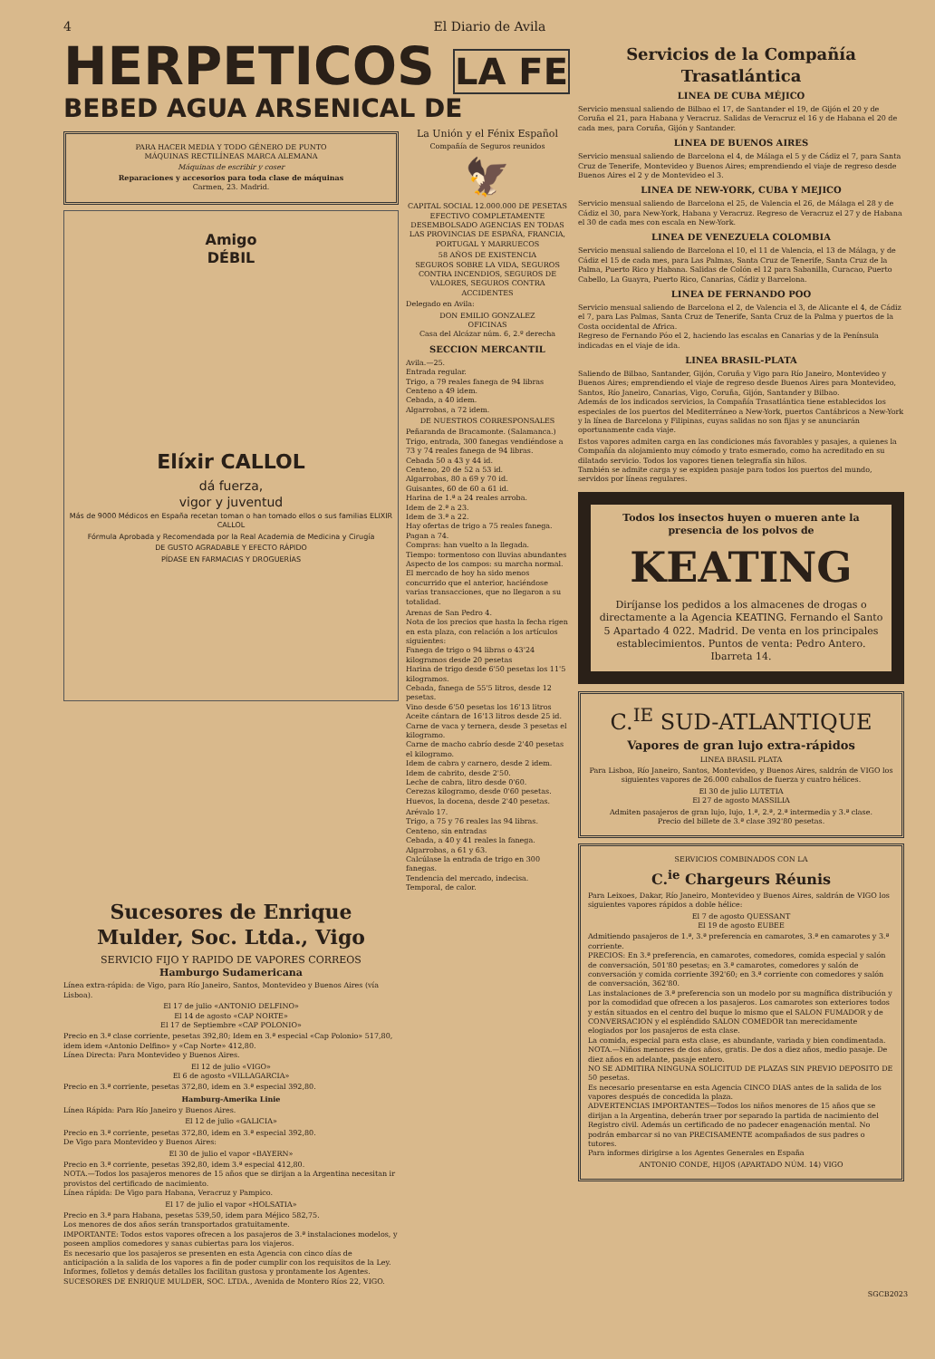4 El Diario de Avila
HERPETICOS LA FE
BEBED AGUA ARSENICAL DE
PARA HACER MEDIA Y TODO GÉNERO DE PUNTO
MÁQUINAS RECTILÍNEAS MARCA ALEMANA
Máquinas de escribir y coser
Reparaciones y accesorios para toda clase de máquinas
Carmen, 23. Madrid.
Amigo
DÉBIL
Elíxir CALLOL
dá fuerza,
vigor y juventud
Más de 9000 Médicos en España recetan toman o han tomado ellos o sus familias ELIXIR CALLOL
Fórmula Aprobada y Recomendada por la Real Academia de Medicina y Cirugía
DE GUSTO AGRADABLE Y EFECTO RÁPIDO
PÍDASE EN FARMACIAS Y DROGUERÍAS
La Unión y el Fénix Español
Compañía de Seguros reunidos
🦅
CAPITAL SOCIAL 12.000.000 DE PESETAS EFECTIVO COMPLETAMENTE DESEMBOLSADO AGENCIAS EN TODAS LAS PROVINCIAS DE ESPAÑA, FRANCIA, PORTUGAL Y MARRUECOS
58 AÑOS DE EXISTENCIA
SEGUROS SOBRE LA VIDA, SEGUROS CONTRA INCENDIOS, SEGUROS DE VALORES, SEGUROS CONTRA ACCIDENTES
Delegado en Avila:
DON EMILIO GONZALEZ
OFICINAS
Casa del Alcázar núm. 6, 2.º derecha
SECCION MERCANTIL
Avila.—25.
Entrada regular.
Trigo, a 79 reales fanega de 94 libras
Centeno a 49 idem.
Cebada, a 40 idem.
Algarrobas, a 72 idem.
DE NUESTROS CORRESPONSALES
Peñaranda de Bracamonte. (Salamanca.)
Trigo, entrada, 300 fanegas vendiéndose a 73 y 74 reales fanega de 94 libras.
Cebada 50 a 43 y 44 id.
Centeno, 20 de 52 a 53 id.
Algarrobas, 80 a 69 y 70 id.
Guisantes, 60 de 60 a 61 id.
Harina de 1.ª a 24 reales arroba.
Idem de 2.ª a 23.
Idem de 3.ª a 22.
Hay ofertas de trigo a 75 reales fanega.
Pagan a 74.
Compras: han vuelto a la llegada.
Tiempo: tormentoso con lluvias abundantes
Aspecto de los campos: su marcha normal.
El mercado de hoy ha sido menos concurrido que el anterior, haciéndose varias transacciones, que no llegaron a su totalidad.
Arenas de San Pedro 4.
Nota de los precios que hasta la fecha rigen en esta plaza, con relación a los artículos siguientes:
Fanega de trigo o 94 libras o 43'24 kilogramos desde 20 pesetas
Harina de trigo desde 6'50 pesetas los 11'5 kilogramos.
Cebada, fanega de 55'5 litros, desde 12 pesetas.
Vino desde 6'50 pesetas los 16'13 litros
Aceite cántara de 16'13 litros desde 25 id.
Carne de vaca y ternera, desde 3 pesetas el kilogramo.
Carne de macho cabrío desde 2'40 pesetas el kilogramo.
Idem de cabra y carnero, desde 2 idem.
Idem de cabrito, desde 2'50.
Leche de cabra, litro desde 0'60.
Cerezas kilogramo, desde 0'60 pesetas.
Huevos, la docena, desde 2'40 pesetas.
Arévalo 17.
Trigo, a 75 y 76 reales las 94 libras.
Centeno, sin entradas
Cebada, a 40 y 41 reales la fanega.
Algarrobas, a 61 y 63.
Calcúlase la entrada de trigo en 300 fanegas.
Tendencia del mercado, indecisa.
Temporal, de calor.
Sucesores de Enrique Mulder, Soc. Ltda., Vigo
SERVICIO FIJO Y RAPIDO DE VAPORES CORREOS
Hamburgo Sudamericana
Línea extra-rápida: de Vigo, para Río Janeiro, Santos, Montevideo y Buenos Aires (vía Lisboa).
El 17 de julio «ANTONIO DELFINO»
El 14 de agosto «CAP NORTE»
El 17 de Septiembre «CAP POLONIO»
Precio en 3.ª clase corriente, pesetas 392,80; Idem en 3.ª especial «Cap Polonio» 517,80, idem idem «Antonio Delfino» y «Cap Norte» 412,80.
Línea Directa: Para Montevideo y Buenos Aires.
El 12 de julio «VIGO»
El 6 de agosto «VILLAGARCIA»
Precio en 3.ª corriente, pesetas 372,80, idem en 3.ª especial 392,80.
Hamburg-Amerika Linie
Línea Rápida: Para Río Janeiro y Buenos Aires.
El 12 de julio «GALICIA»
Precio en 3.ª corriente, pesetas 372,80, idem en 3.ª especial 392,80.
De Vigo para Montevideo y Buenos Aires:
El 30 de julio el vapor «BAYERN»
Precio en 3.ª corriente, pesetas 392,80, idem 3.ª especial 412,80.
NOTA.—Todos los pasajeros menores de 15 años que se dirijan a la Argentina necesitan ir provistos del certificado de nacimiento.
Línea rápida: De Vigo para Habana, Veracruz y Pampico.
El 17 de julio el vapor «HOLSATIA»
Precio en 3.ª para Habana, pesetas 539,50, idem para Méjico 582,75.
Los menores de dos años serán transportados gratuitamente.
IMPORTANTE: Todos estos vapores ofrecen a los pasajeros de 3.ª instalaciones modelos, y poseen amplios comedores y sanas cubiertas para los viajeros.
Es necesario que los pasajeros se presenten en esta Agencia con cinco días de anticipación a la salida de los vapores a fin de poder cumplir con los requisitos de la Ley.
Informes, folletos y demás detalles los facilitan gustosa y prontamente los Agentes.
SUCESORES DE ENRIQUE MULDER, SOC. LTDA., Avenida de Montero Ríos 22, VIGO.
Servicios de la Compañía Trasatlántica
LINEA DE CUBA MÉJICO
Servicio mensual saliendo de Bilbao el 17, de Santander el 19, de Gijón el 20 y de Coruña el 21, para Habana y Veracruz. Salidas de Veracruz el 16 y de Habana el 20 de cada mes, para Coruña, Gijón y Santander.
LINEA DE BUENOS AIRES
Servicio mensual saliendo de Barcelona el 4, de Málaga el 5 y de Cádiz el 7, para Santa Cruz de Tenerife, Montevideo y Buenos Aires; emprendiendo el viaje de regreso desde Buenos Aires el 2 y de Montevideo el 3.
LINEA DE NEW-YORK, CUBA Y MEJICO
Servicio mensual saliendo de Barcelona el 25, de Valencia el 26, de Málaga el 28 y de Cádiz el 30, para New-York, Habana y Veracruz. Regreso de Veracruz el 27 y de Habana el 30 de cada mes con escala en New-York.
LINEA DE VENEZUELA COLOMBIA
Servicio mensual saliendo de Barcelona el 10, el 11 de Valencia, el 13 de Málaga, y de Cádiz el 15 de cada mes, para Las Palmas, Santa Cruz de Tenerife, Santa Cruz de la Palma, Puerto Rico y Habana. Salidas de Colón el 12 para Sabanilla, Curacao, Puerto Cabello, La Guayra, Puerto Rico, Canarias, Cádiz y Barcelona.
LINEA DE FERNANDO POO
Servicio mensual saliendo de Barcelona el 2, de Valencia el 3, de Alicante el 4, de Cádiz el 7, para Las Palmas, Santa Cruz de Tenerife, Santa Cruz de la Palma y puertos de la Costa occidental de Africa.
Regreso de Fernando Póo el 2, haciendo las escalas en Canarias y de la Península indicadas en el viaje de ida.
LINEA BRASIL-PLATA
Saliendo de Bilbao, Santander, Gijón, Coruña y Vigo para Río Janeiro, Montevideo y Buenos Aires; emprendiendo el viaje de regreso desde Buenos Aires para Montevideo, Santos, Río Janeiro, Canarias, Vigo, Coruña, Gijón, Santander y Bilbao.
Además de los indicados servicios, la Compañía Trasatlántica tiene establecidos los especiales de los puertos del Mediterráneo a New-York, puertos Cantábricos a New-York y la línea de Barcelona y Filipinas, cuyas salidas no son fijas y se anunciarán oportunamente cada viaje.
Estos vapores admiten carga en las condiciones más favorables y pasajes, a quienes la Compañía da alojamiento muy cómodo y trato esmerado, como ha acreditado en su dilatado servicio. Todos los vapores tienen telegrafía sin hilos.
También se admite carga y se expiden pasaje para todos los puertos del mundo, servidos por líneas regulares.
Todos los insectos huyen o mueren ante la presencia de los polvos de
KEATING
Diríjanse los pedidos a los almacenes de drogas o directamente a la Agencia KEATING. Fernando el Santo 5 Apartado 4 022. Madrid. De venta en los principales establecimientos. Puntos de venta: Pedro Antero. Ibarreta 14.
C.<sup>IE</sup> SUD-ATLANTIQUE
Vapores de gran lujo extra-rápidos
LINEA BRASIL PLATA
Para Lisboa, Río Janeiro, Santos, Montevideo, y Buenos Aires, saldrán de VIGO los siguientes vapores de 26.000 caballos de fuerza y cuatro hélices.
El 30 de julio LUTETIA
El 27 de agosto MASSILIA
Admiten pasajeros de gran lujo, lujo, 1.ª, 2.ª, 2.ª intermedia y 3.ª clase.
Precio del billete de 3.ª clase 392'80 pesetas.
SERVICIOS COMBINADOS CON LA
C.<sup>ie</sup> Chargeurs Réunis
Para Leixoes, Dakar, Río Janeiro, Montevideo y Buenos Aires, saldrán de VIGO los siguientes vapores rápidos a doble hélice:
El 7 de agosto QUESSANT
El 19 de agosto EUBEE
Admitiendo pasajeros de 1.ª, 3.ª preferencia en camarotes, 3.ª en camarotes y 3.ª corriente.
PRECIOS: En 3.ª preferencia, en camarotes, comedores, comida especial y salón de conversación, 501'80 pesetas; en 3.ª camarotes, comedores y salón de conversación y comida corriente 392'60; en 3.ª corriente con comedores y salón de conversación, 362'80.
Las instalaciones de 3.ª preferencia son un modelo por su magnífica distribución y por la comodidad que ofrecen a los pasajeros. Los camarotes son exteriores todos y están situados en el centro del buque lo mismo que el SALON FUMADOR y de CONVERSACION y el espléndido SALON COMEDOR tan merecidamente elogiados por los pasajeros de esta clase.
La comida, especial para esta clase, es abundante, variada y bien condimentada.
NOTA.—Niños menores de dos años, gratis. De dos a diez años, medio pasaje. De diez años en adelante, pasaje entero.
NO SE ADMITIRA NINGUNA SOLICITUD DE PLAZAS SIN PREVIO DEPOSITO DE 50 pesetas.
Es necesario presentarse en esta Agencia CINCO DIAS antes de la salida de los vapores después de concedida la plaza.
ADVERTENCIAS IMPORTANTES—Todos los niños menores de 15 años que se dirijan a la Argentina, deberán traer por separado la partida de nacimiento del Registro civil. Además un certificado de no padecer enagenación mental. No podrán embarcar si no van PRECISAMENTE acompañados de sus padres o tutores.
Para informes dirigirse a los Agentes Generales en España
ANTONIO CONDE, HIJOS (APARTADO NÚM. 14) VIGO
SGCB2023